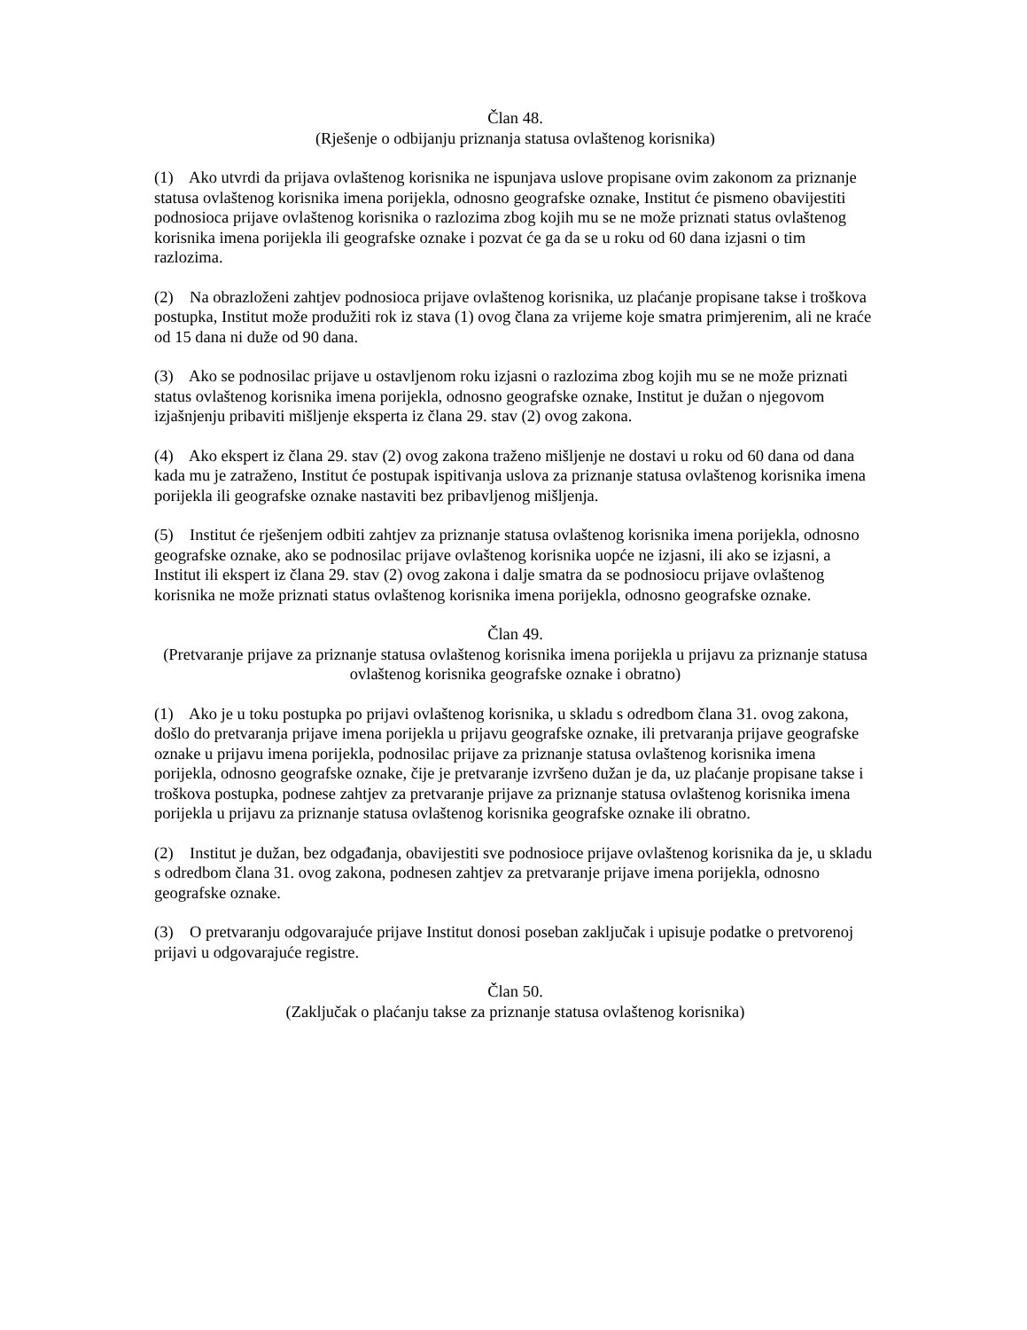Član 48.
(Rješenje o odbijanju priznanja statusa ovlaštenog korisnika)
(1) Ako utvrdi da prijava ovlaštenog korisnika ne ispunjava uslove propisane ovim zakonom za priznanje statusa ovlaštenog korisnika imena porijekla, odnosno geografske oznake, Institut će pismeno obavijestiti podnosioca prijave ovlaštenog korisnika o razlozima zbog kojih mu se ne može priznati status ovlaštenog korisnika imena porijekla ili geografske oznake i pozvat će ga da se u roku od 60 dana izjasni o tim razlozima.
(2) Na obrazloženi zahtjev podnosioca prijave ovlaštenog korisnika, uz plaćanje propisane takse i troškova postupka, Institut može produžiti rok iz stava (1) ovog člana za vrijeme koje smatra primjerenim, ali ne kraće od 15 dana ni duže od 90 dana.
(3) Ako se podnosilac prijave u ostavljenom roku izjasni o razlozima zbog kojih mu se ne može priznati status ovlaštenog korisnika imena porijekla, odnosno geografske oznake, Institut je dužan o njegovom izjašnjenju pribaviti mišljenje eksperta iz člana 29. stav (2) ovog zakona.
(4) Ako ekspert iz člana 29. stav (2) ovog zakona traženo mišljenje ne dostavi u roku od 60 dana od dana kada mu je zatraženo, Institut će postupak ispitivanja uslova za priznanje statusa ovlaštenog korisnika imena porijekla ili geografske oznake nastaviti bez pribavljenog mišljenja.
(5) Institut će rješenjem odbiti zahtjev za priznanje statusa ovlaštenog korisnika imena porijekla, odnosno geografske oznake, ako se podnosilac prijave ovlaštenog korisnika uopće ne izjasni, ili ako se izjasni, a Institut ili ekspert iz člana 29. stav (2) ovog zakona i dalje smatra da se podnosiocu prijave ovlaštenog korisnika ne može priznati status ovlaštenog korisnika imena porijekla, odnosno geografske oznake.
Član 49.
(Pretvaranje prijave za priznanje statusa ovlaštenog korisnika imena porijekla u prijavu za priznanje statusa ovlaštenog korisnika geografske oznake i obratno)
(1) Ako je u toku postupka po prijavi ovlaštenog korisnika, u skladu s odredbom člana 31. ovog zakona, došlo do pretvaranja prijave imena porijekla u prijavu geografske oznake, ili pretvaranja prijave geografske oznake u prijavu imena porijekla, podnosilac prijave za priznanje statusa ovlaštenog korisnika imena porijekla, odnosno geografske oznake, čije je pretvaranje izvršeno dužan je da, uz plaćanje propisane takse i troškova postupka, podnese zahtjev za pretvaranje prijave za priznanje statusa ovlaštenog korisnika imena porijekla u prijavu za priznanje statusa ovlaštenog korisnika geografske oznake ili obratno.
(2) Institut je dužan, bez odgađanja, obavijestiti sve podnosioce prijave ovlaštenog korisnika da je, u skladu s odredbom člana 31. ovog zakona, podnesen zahtjev za pretvaranje prijave imena porijekla, odnosno geografske oznake.
(3) O pretvaranju odgovarajuće prijave Institut donosi poseban zaključak i upisuje podatke o pretvorenoj prijavi u odgovarajuće registre.
Član 50.
(Zaključak o plaćanju takse za priznanje statusa ovlaštenog korisnika)